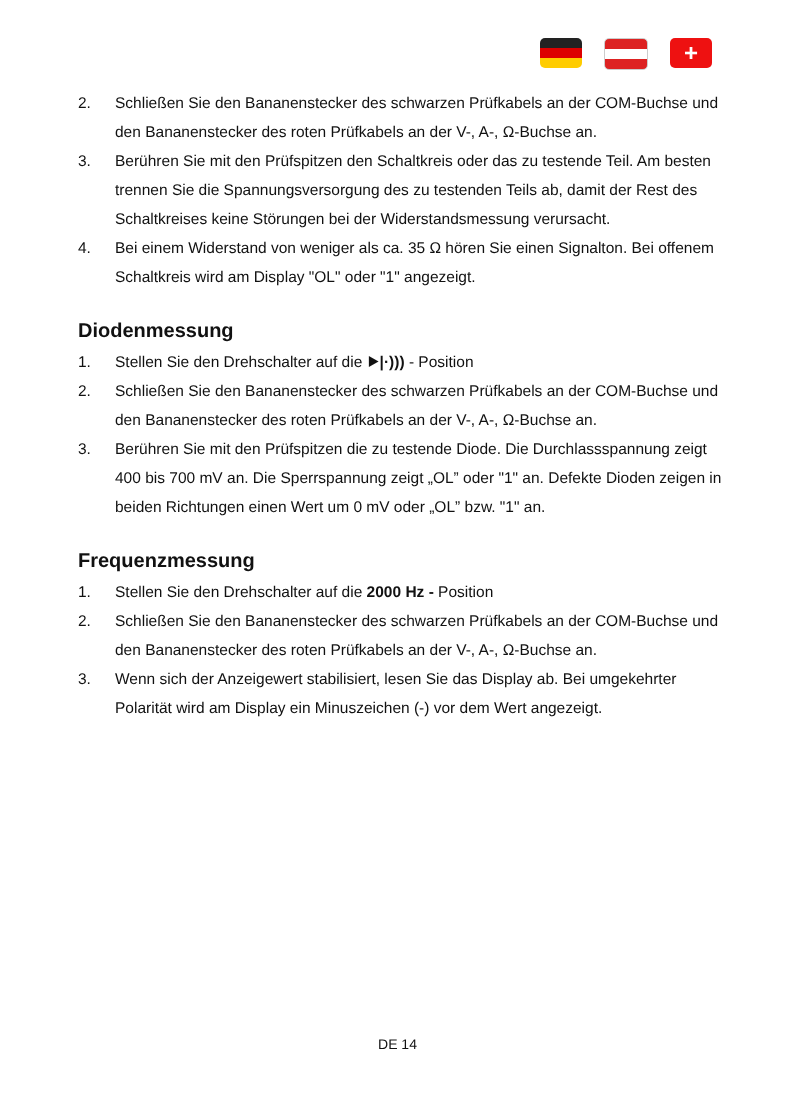+
2. Schließen Sie den Bananenstecker des schwarzen Prüfkabels an der COM-Buchse und den Bananenstecker des roten Prüfkabels an der V-, A-, Ω-Buchse an.
3. Berühren Sie mit den Prüfspitzen den Schaltkreis oder das zu testende Teil. Am besten trennen Sie die Spannungsversorgung des zu testenden Teils ab, damit der Rest des Schaltkreises keine Störungen bei der Widerstandsmessung verursacht.
4. Bei einem Widerstand von weniger als ca. 35 Ω hören Sie einen Signalton. Bei offenem Schaltkreis wird am Display "OL" oder "1" angezeigt.
Diodenmessung
1. Stellen Sie den Drehschalter auf die ⯈|·))) - Position
2. Schließen Sie den Bananenstecker des schwarzen Prüfkabels an der COM-Buchse und den Bananenstecker des roten Prüfkabels an der V-, A-, Ω-Buchse an.
3. Berühren Sie mit den Prüfspitzen die zu testende Diode. Die Durchlassspannung zeigt 400 bis 700 mV an. Die Sperrspannung zeigt „OL” oder "1" an. Defekte Dioden zeigen in beiden Richtungen einen Wert um 0 mV oder „OL” bzw. "1" an.
Frequenzmessung
1. Stellen Sie den Drehschalter auf die 2000 Hz - Position
2. Schließen Sie den Bananenstecker des schwarzen Prüfkabels an der COM-Buchse und den Bananenstecker des roten Prüfkabels an der V-, A-, Ω-Buchse an.
3. Wenn sich der Anzeigewert stabilisiert, lesen Sie das Display ab. Bei umgekehrter Polarität wird am Display ein Minuszeichen (-) vor dem Wert angezeigt.
DE 14